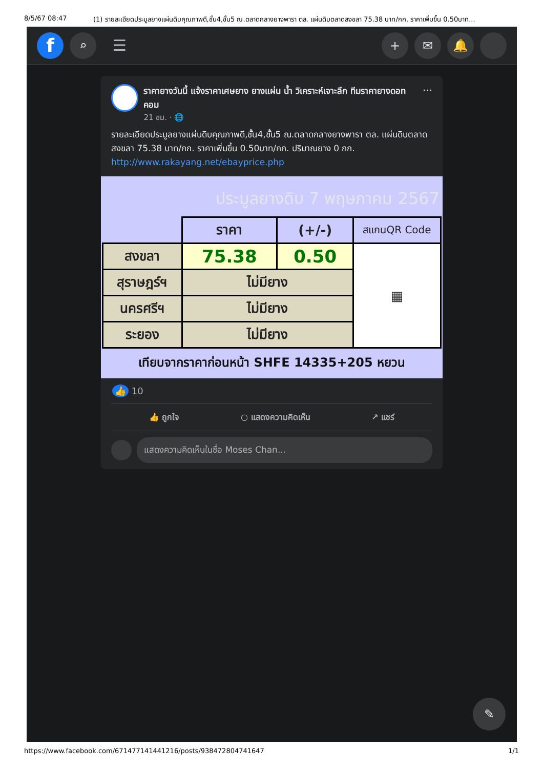8/5/67 08:47 (1) รายละเอียดประมูลยางแผ่นดิบคุณภาพดี,ชั้น4,ชั้น5 ณ.ตลาดกลางยางพารา ตล. แผ่นดิบตลาดสงขลา 75.38 บาท/กก. ราคาเพิ่มขึ้น 0.50บาท...
f
⌕
☰
+ ✉ 🔔
ราคายางวันนี้ แจ้งราคาเศษยาง ยางแผ่น น้ำ วิเคราะห์เจาะลึก ทีมราคายางดอทคอม
21 ชม. · 🌐
···
รายละเอียดประมูลยางแผ่นดิบคุณภาพดี,ชั้น4,ชั้น5 ณ.ตลาดกลางยางพารา ตล. แผ่นดิบตลาดสงขลา 75.38 บาท/กก. ราคาเพิ่มขึ้น 0.50บาท/กก. ปริมาณยาง 0 กก. http://www.rakayang.net/ebayprice.php
ประมูลยางดิบ 7 พฤษภาคม 2567
| | ราคา | (+/-) | สแกนQR Code |
| --- | --- | --- | --- |
| สงขลา | 75.38 | 0.50 | ▦ |
| สุราษฎร์ฯ | ไม่มียาง | | |
| นครศรีฯ | ไม่มียาง | | |
| ระยอง | ไม่มียาง | | |
เทียบจากราคาก่อนหน้า SHFE 14335+205 หยวน
👍 10
👍 ถูกใจ ○ แสดงความคิดเห็น ↗ แชร์
แสดงความคิดเห็นในชื่อ Moses Chan...
✎
https://www.facebook.com/671477141441216/posts/938472804741647 1/1